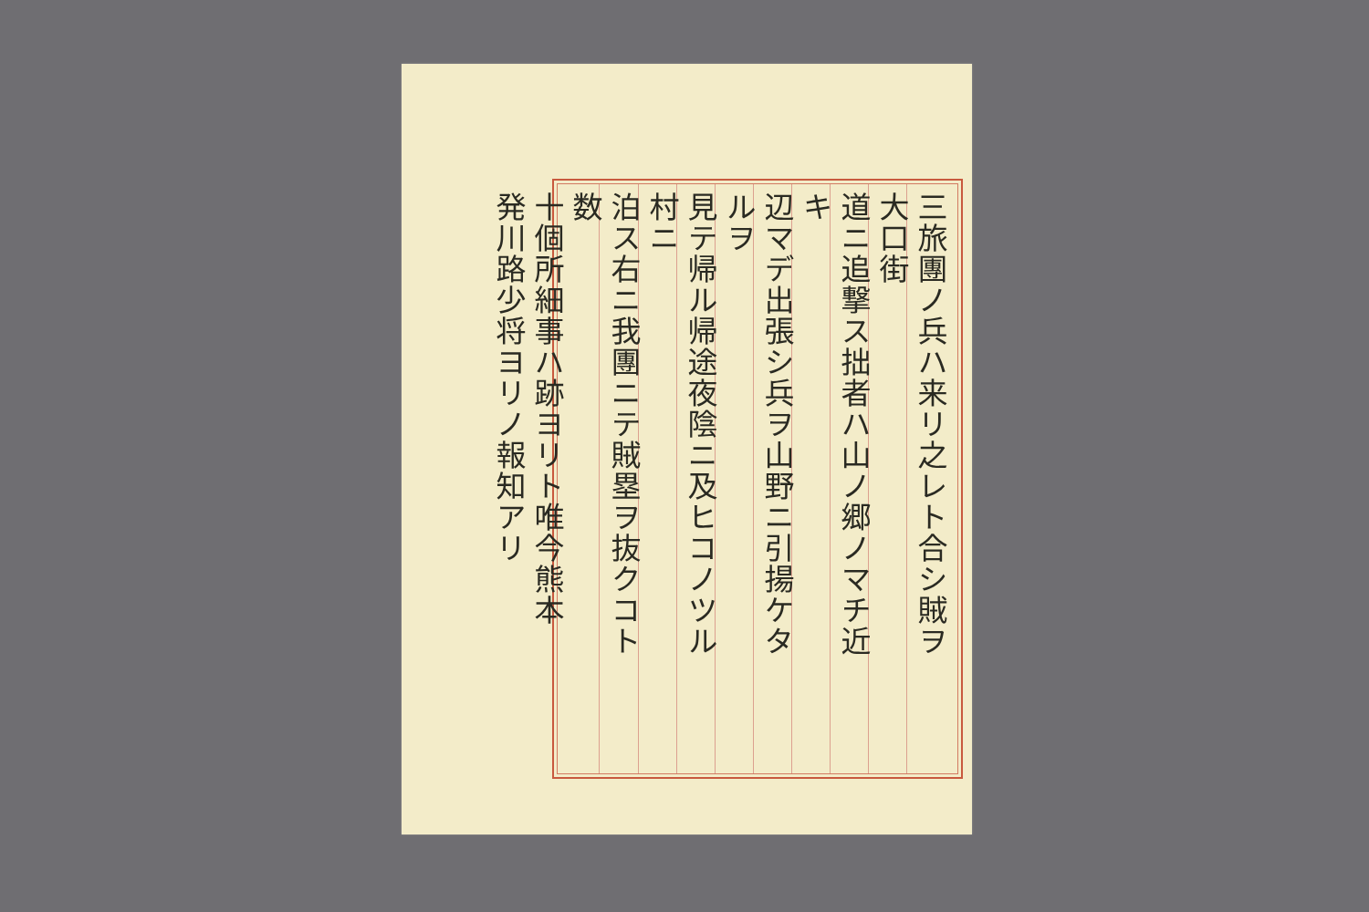三旅團ノ兵ハ来リ之レト合シ賊ヲ大口街
道ニ追撃ス拙者ハ山ノ郷ノマチ近キ
辺マデ出張シ兵ヲ山野ニ引揚ケタルヲ
見テ帰ル帰途夜陰ニ及ヒコノツル村ニ
泊ス右ニ我團ニテ賊塁ヲ抜クコト数
十個所細事ハ跡ヨリト唯今熊本
発川路少将ヨリノ報知アリ